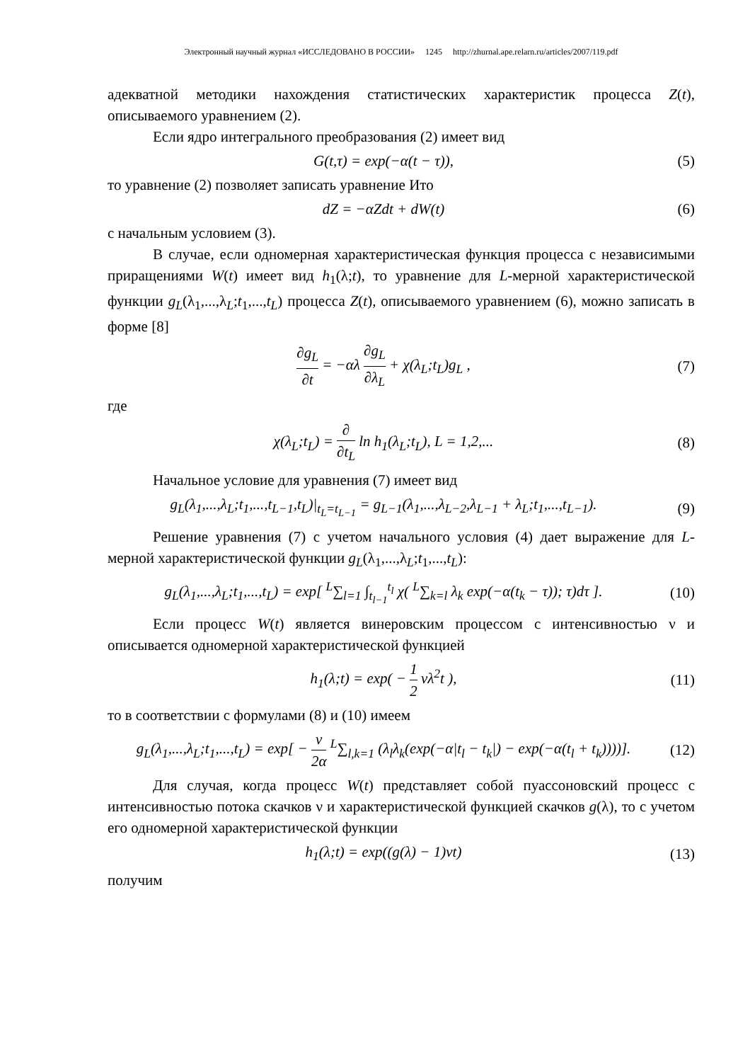Электронный научный журнал «ИССЛЕДОВАНО В РОССИИ» 1245 http://zhurnal.ape.relarn.ru/articles/2007/119.pdf
адекватной методики нахождения статистических характеристик процесса Z(t), описываемого уравнением (2).
Если ядро интегрального преобразования (2) имеет вид
G(t,τ) = exp(−α(t − τ)), (5)
то уравнение (2) позволяет записать уравнение Ито
dZ = −αZdt + dW(t) (6)
с начальным условием (3).
В случае, если одномерная характеристическая функция процесса с независимыми приращениями W(t) имеет вид h<sub>1</sub>(λ;t), то уравнение для L-мерной характеристической функции g<sub>L</sub>(λ<sub>1</sub>,...,λ<sub>L</sub>;t<sub>1</sub>,...,t<sub>L</sub>) процесса Z(t), описываемого уравнением (6), можно записать в форме [8]
∂g<sub>L</sub> ∂t = −αλ ∂g<sub>L</sub> ∂λ<sub>L</sub> + χ(λ<sub>L</sub>;t<sub>L</sub>)g<sub>L</sub> ,
(7)
где
χ(λ<sub>L</sub>;t<sub>L</sub>) = ∂ ∂t<sub>L</sub> ln h<sub>1</sub>(λ<sub>L</sub>;t<sub>L</sub>), L = 1,2,...
(8)
Начальное условие для уравнения (7) имеет вид
g<sub>L</sub>(λ<sub>1</sub>,...,λ<sub>L</sub>;t<sub>1</sub>,...,t<sub>L−1</sub>,t<sub>L</sub>)|<sub>t<sub>L</sub>=t<sub>L−1</sub></sub> = g<sub>L−1</sub>(λ<sub>1</sub>,...,λ<sub>L−2</sub>,λ<sub>L−1</sub> + λ<sub>L</sub>;t<sub>1</sub>,...,t<sub>L−1</sub>).
(9)
Решение уравнения (7) с учетом начального условия (4) дает выражение для L-мерной характеристической функции g<sub>L</sub>(λ<sub>1</sub>,...,λ<sub>L</sub>;t<sub>1</sub>,...,t<sub>L</sub>):
g<sub>L</sub>(λ<sub>1</sub>,...,λ<sub>L</sub>;t<sub>1</sub>,...,t<sub>L</sub>) = exp[ <sup>L</sup>∑<sub>l=1</sub> ∫<sub>t<sub>l−1</sub></sub><sup>t<sub>l</sub></sup> χ( <sup>L</sup>∑<sub>k=l</sub> λ<sub>k</sub> exp(−α(t<sub>k</sub> − τ)); τ)dτ ].
(10)
Если процесс W(t) является винеровским процессом с интенсивностью ν и описывается одномерной характеристической функцией
h<sub>1</sub>(λ;t) = exp( − 1 2 νλ<sup>2</sup>t ),
(11)
то в соответствии с формулами (8) и (10) имеем
g<sub>L</sub>(λ<sub>1</sub>,...,λ<sub>L</sub>;t<sub>1</sub>,...,t<sub>L</sub>) = exp[ − ν 2α <sup>L</sup>∑<sub>l,k=1</sub> (λ<sub>l</sub>λ<sub>k</sub>(exp(−α|t<sub>l</sub> − t<sub>k</sub>|) − exp(−α(t<sub>l</sub> + t<sub>k</sub>))))].
(12)
Для случая, когда процесс W(t) представляет собой пуассоновский процесс с интенсивностью потока скачков ν и характеристической функцией скачков g(λ), то с учетом его одномерной характеристической функции
h<sub>1</sub>(λ;t) = exp((g(λ) − 1)νt)
(13)
получим